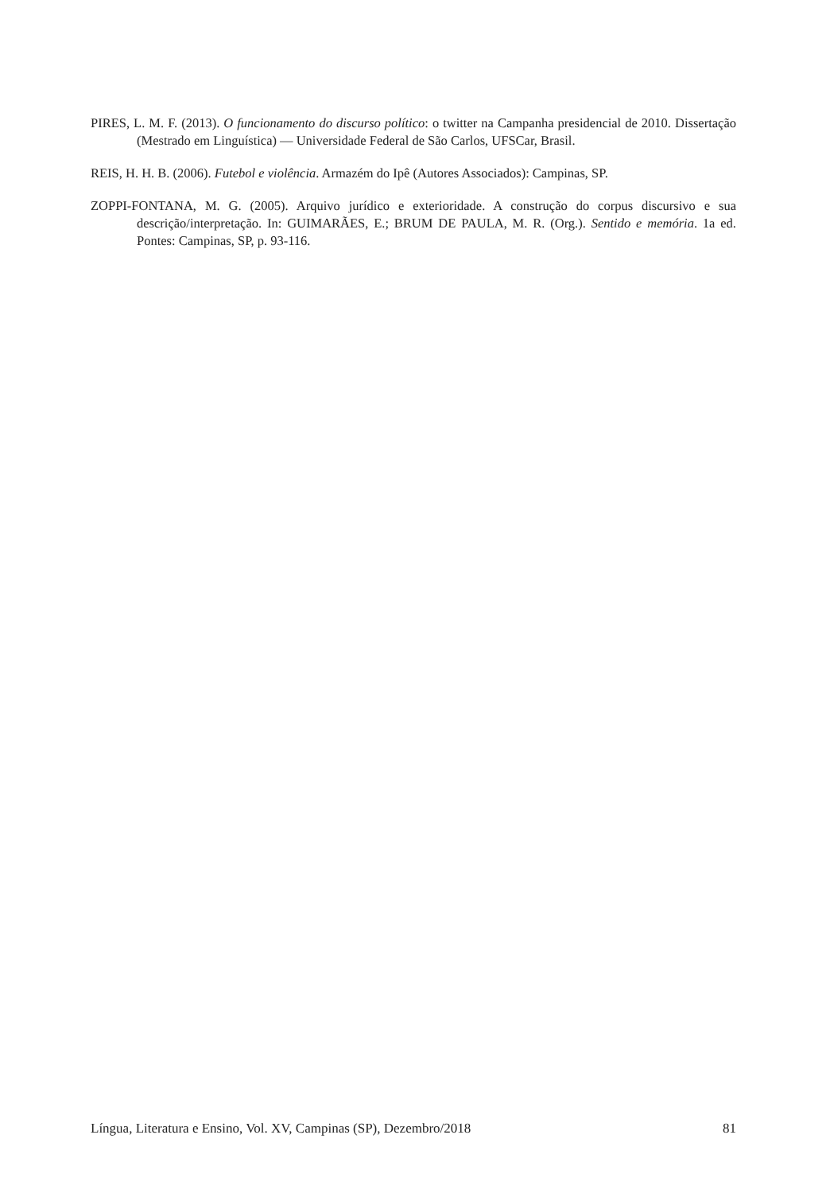PIRES, L. M. F. (2013). O funcionamento do discurso político: o twitter na Campanha presidencial de 2010. Dissertação (Mestrado em Linguística) — Universidade Federal de São Carlos, UFSCar, Brasil.
REIS, H. H. B. (2006). Futebol e violência. Armazém do Ipê (Autores Associados): Campinas, SP.
ZOPPI-FONTANA, M. G. (2005). Arquivo jurídico e exterioridade. A construção do corpus discursivo e sua descrição/interpretação. In: GUIMARÃES, E.; BRUM DE PAULA, M. R. (Org.). Sentido e memória. 1a ed. Pontes: Campinas, SP, p. 93-116.
Língua, Literatura e Ensino, Vol. XV, Campinas (SP), Dezembro/2018 81